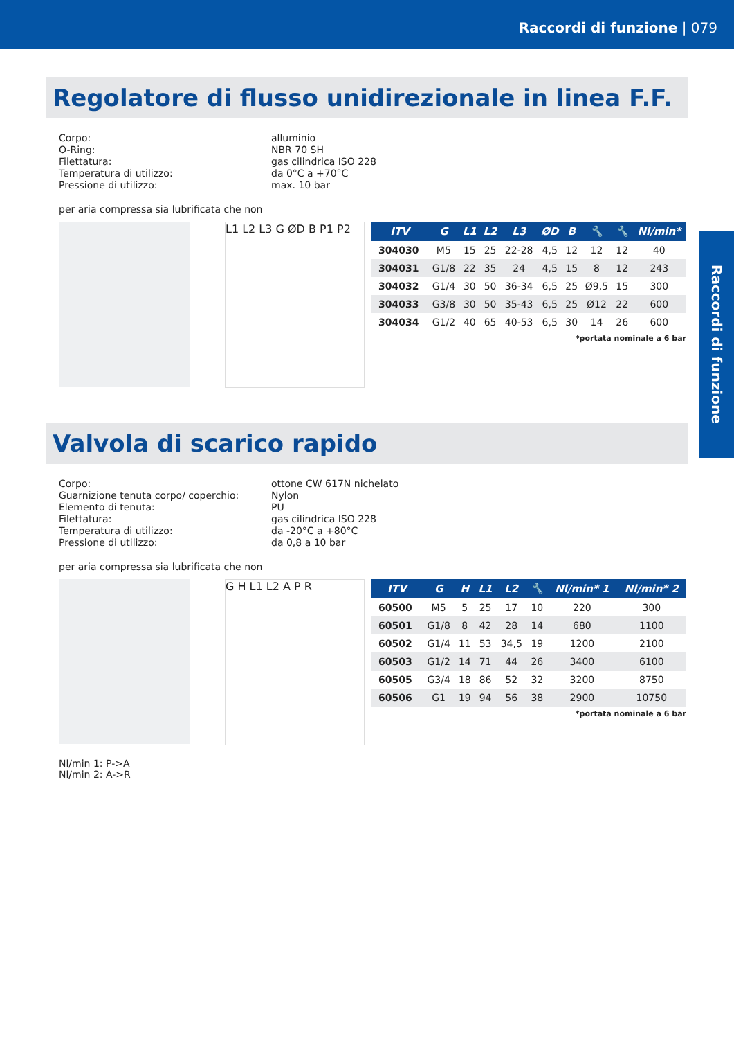Raccordi di funzione | 079
Raccordi di funzione
Regolatore di flusso unidirezionale in linea F.F.
Corpo: alluminio O-Ring: NBR 70 SH Filettatura: gas cilindrica ISO 228 Temperatura di utilizzo: da 0°C a +70°C Pressione di utilizzo: max. 10 bar
per aria compressa sia lubrificata che non
L1 L2 L3 G ØD B P1 P2
| ITV | G | L1 | L2 | L3 | ØD | B | 🔧 | 🔧 | Nl/min* |
| --- | --- | --- | --- | --- | --- | --- | --- | --- | --- |
| 304030 | M5 | 15 | 25 | 22-28 | 4,5 | 12 | 12 | 12 | 40 |
| 304031 | G1/8 | 22 | 35 | 24 | 4,5 | 15 | 8 | 12 | 243 |
| 304032 | G1/4 | 30 | 50 | 36-34 | 6,5 | 25 | Ø9,5 | 15 | 300 |
| 304033 | G3/8 | 30 | 50 | 35-43 | 6,5 | 25 | Ø12 | 22 | 600 |
| 304034 | G1/2 | 40 | 65 | 40-53 | 6,5 | 30 | 14 | 26 | 600 |
*portata nominale a 6 bar
Valvola di scarico rapido
Corpo: ottone CW 617N nichelato Guarnizione tenuta corpo/ coperchio: Nylon Elemento di tenuta: PU Filettatura: gas cilindrica ISO 228 Temperatura di utilizzo: da -20°C a +80°C Pressione di utilizzo: da 0,8 a 10 bar
per aria compressa sia lubrificata che non
G H L1 L2 A P R
| ITV | G | H | L1 | L2 | 🔧 | Nl/min* 1 | Nl/min* 2 |
| --- | --- | --- | --- | --- | --- | --- | --- |
| 60500 | M5 | 5 | 25 | 17 | 10 | 220 | 300 |
| 60501 | G1/8 | 8 | 42 | 28 | 14 | 680 | 1100 |
| 60502 | G1/4 | 11 | 53 | 34,5 | 19 | 1200 | 2100 |
| 60503 | G1/2 | 14 | 71 | 44 | 26 | 3400 | 6100 |
| 60505 | G3/4 | 18 | 86 | 52 | 32 | 3200 | 8750 |
| 60506 | G1 | 19 | 94 | 56 | 38 | 2900 | 10750 |
*portata nominale a 6 bar
Nl/min 1: P->A
Nl/min 2: A->R